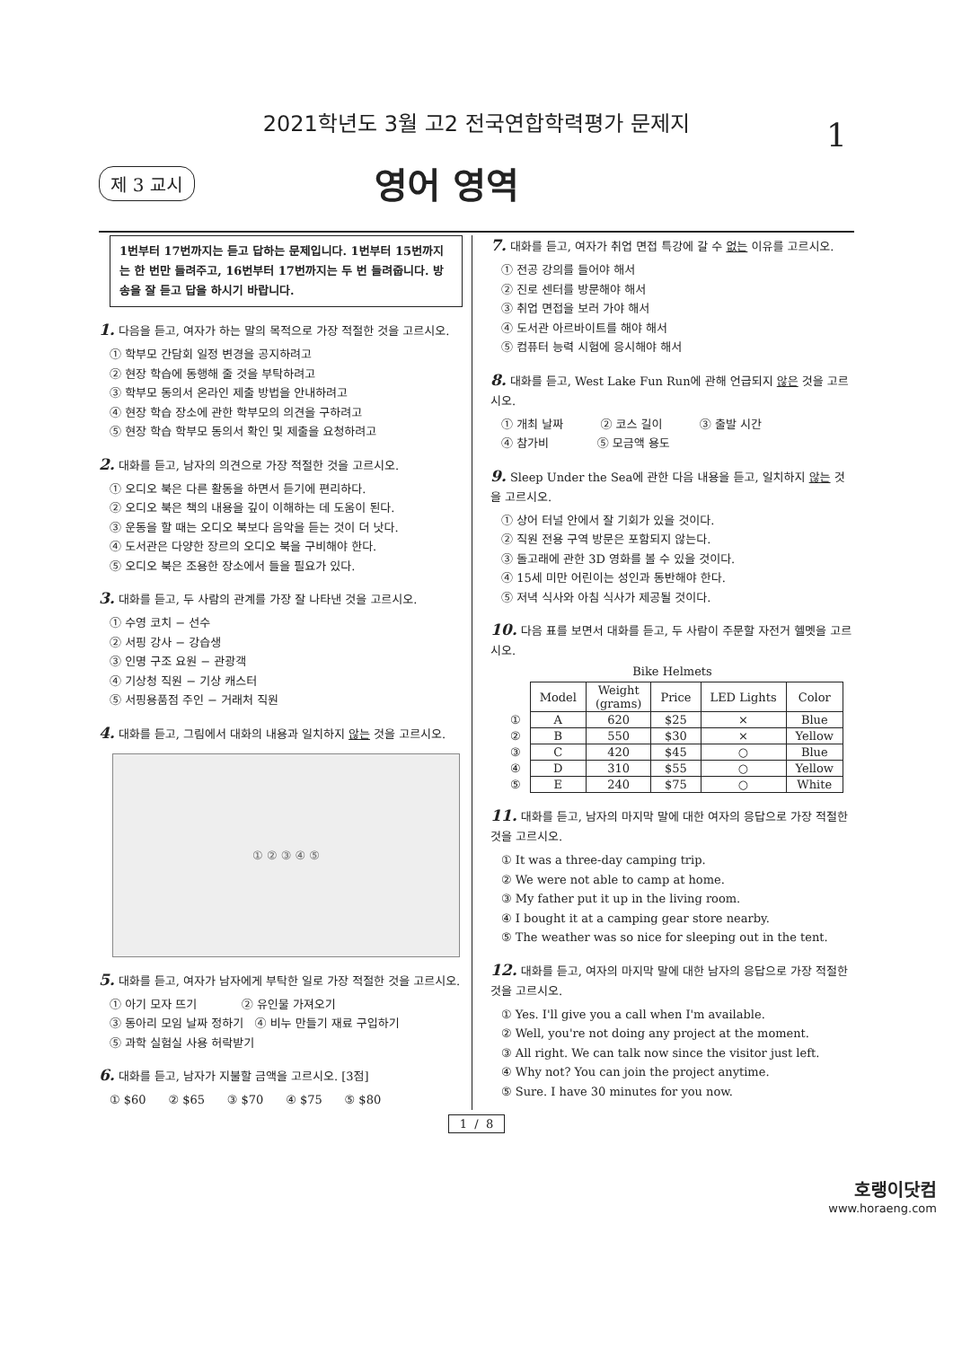2021학년도 3월 고2 전국연합학력평가 문제지
1
제 3 교시 영어 영역
1번부터 17번까지는 듣고 답하는 문제입니다. 1번부터 15번까지는 한 번만 들려주고, 16번부터 17번까지는 두 번 들려줍니다. 방송을 잘 듣고 답을 하시기 바랍니다.
1. 다음을 듣고, 여자가 하는 말의 목적으로 가장 적절한 것을 고르시오.
① 학부모 간담회 일정 변경을 공지하려고
② 현장 학습에 동행해 줄 것을 부탁하려고
③ 학부모 동의서 온라인 제출 방법을 안내하려고
④ 현장 학습 장소에 관한 학부모의 의견을 구하려고
⑤ 현장 학습 학부모 동의서 확인 및 제출을 요청하려고
2. 대화를 듣고, 남자의 의견으로 가장 적절한 것을 고르시오.
① 오디오 북은 다른 활동을 하면서 듣기에 편리하다.
② 오디오 북은 책의 내용을 깊이 이해하는 데 도움이 된다.
③ 운동을 할 때는 오디오 북보다 음악을 듣는 것이 더 낫다.
④ 도서관은 다양한 장르의 오디오 북을 구비해야 한다.
⑤ 오디오 북은 조용한 장소에서 들을 필요가 있다.
3. 대화를 듣고, 두 사람의 관계를 가장 잘 나타낸 것을 고르시오.
① 수영 코치 − 선수
② 서핑 강사 − 강습생
③ 인명 구조 요원 − 관광객
④ 기상청 직원 − 기상 캐스터
⑤ 서핑용품점 주인 − 거래처 직원
4. 대화를 듣고, 그림에서 대화의 내용과 일치하지 않는 것을 고르시오.
① ② ③ ④ ⑤
5. 대화를 듣고, 여자가 남자에게 부탁한 일로 가장 적절한 것을 고르시오.
① 아기 모자 뜨기 ② 유인물 가져오기
③ 동아리 모임 날짜 정하기 ④ 비누 만들기 재료 구입하기
⑤ 과학 실험실 사용 허락받기
6. 대화를 듣고, 남자가 지불할 금액을 고르시오. [3점]
① $60 ② $65 ③ $70 ④ $75 ⑤ $80
7. 대화를 듣고, 여자가 취업 면접 특강에 갈 수 없는 이유를 고르시오.
① 전공 강의를 들어야 해서
② 진로 센터를 방문해야 해서
③ 취업 면접을 보러 가야 해서
④ 도서관 아르바이트를 해야 해서
⑤ 컴퓨터 능력 시험에 응시해야 해서
8. 대화를 듣고, West Lake Fun Run에 관해 언급되지 않은 것을 고르시오.
① 개최 날짜 ② 코스 길이 ③ 출발 시간
④ 참가비 ⑤ 모금액 용도
9. Sleep Under the Sea에 관한 다음 내용을 듣고, 일치하지 않는 것을 고르시오.
① 상어 터널 안에서 잘 기회가 있을 것이다.
② 직원 전용 구역 방문은 포함되지 않는다.
③ 돌고래에 관한 3D 영화를 볼 수 있을 것이다.
④ 15세 미만 어린이는 성인과 동반해야 한다.
⑤ 저녁 식사와 아침 식사가 제공될 것이다.
10. 다음 표를 보면서 대화를 듣고, 두 사람이 주문할 자전거 헬멧을 고르시오.
Bike Helmets
| | Model | Weight (grams) | Price | LED Lights | Color |
| ① | A | 620 | $25 | × | Blue |
| ② | B | 550 | $30 | × | Yellow |
| ③ | C | 420 | $45 | ○ | Blue |
| ④ | D | 310 | $55 | ○ | Yellow |
| ⑤ | E | 240 | $75 | ○ | White |
11. 대화를 듣고, 남자의 마지막 말에 대한 여자의 응답으로 가장 적절한 것을 고르시오.
① It was a three-day camping trip.
② We were not able to camp at home.
③ My father put it up in the living room.
④ I bought it at a camping gear store nearby.
⑤ The weather was so nice for sleeping out in the tent.
12. 대화를 듣고, 여자의 마지막 말에 대한 남자의 응답으로 가장 적절한 것을 고르시오.
① Yes. I'll give you a call when I'm available.
② Well, you're not doing any project at the moment.
③ All right. We can talk now since the visitor just left.
④ Why not? You can join the project anytime.
⑤ Sure. I have 30 minutes for you now.
1 / 8
호랭이닷컴
www.horaeng.com